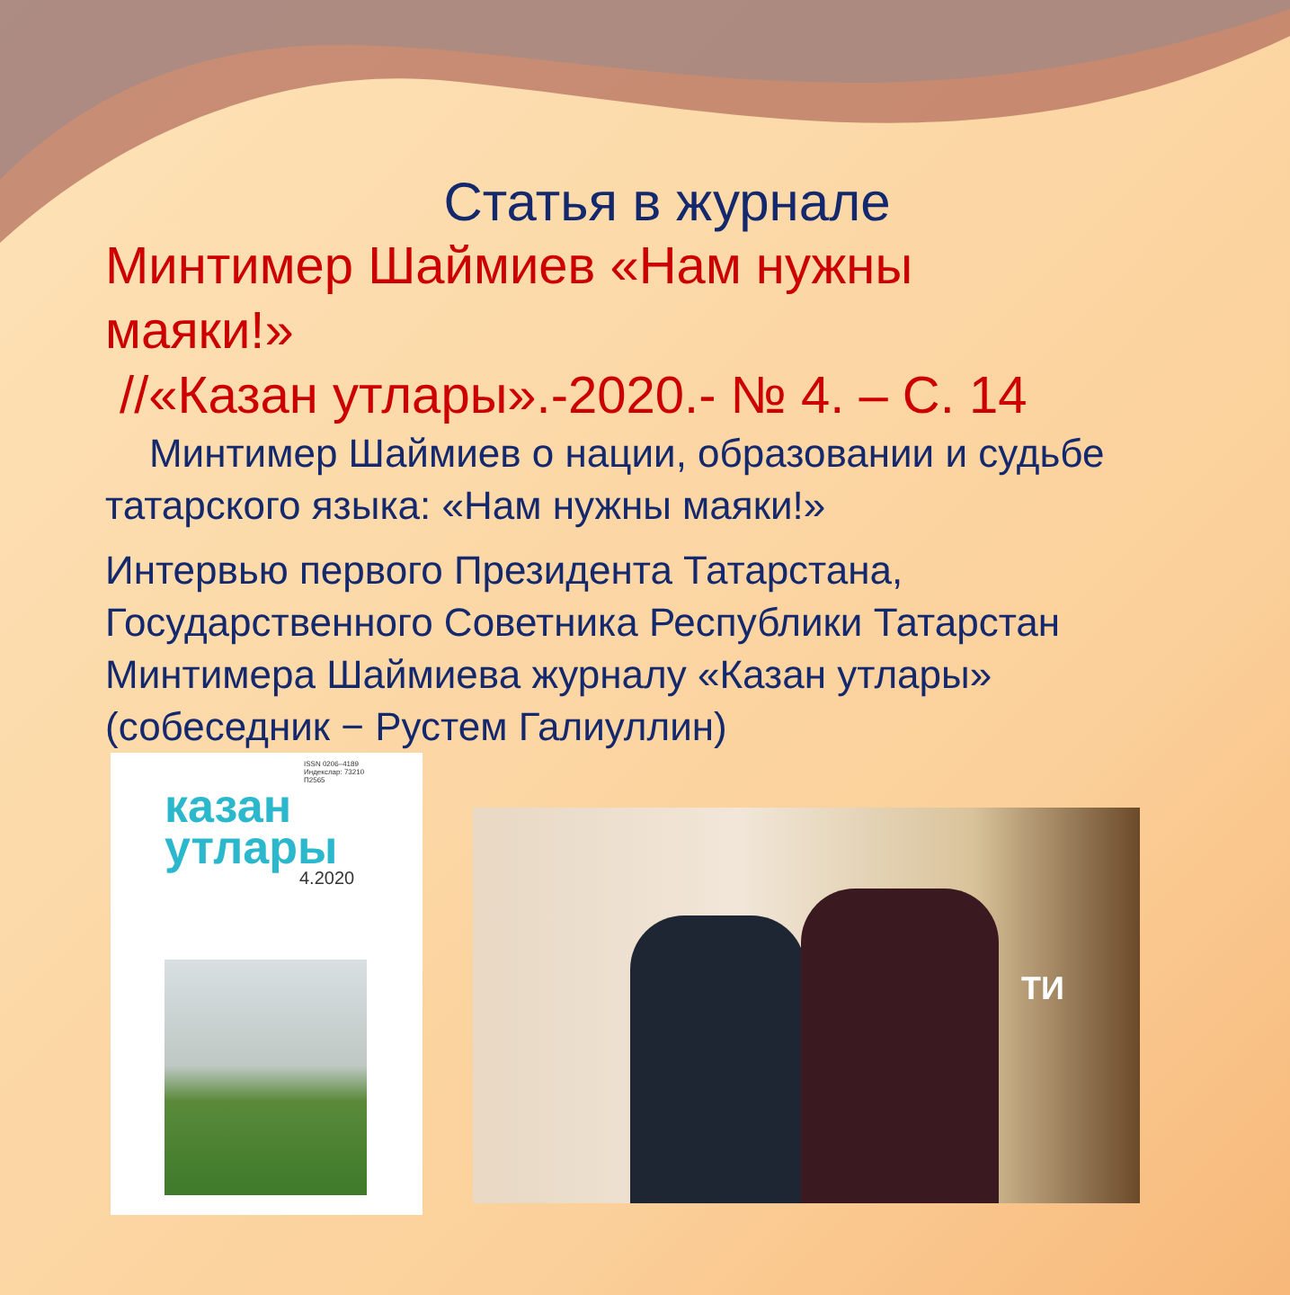Статья в журнале
Минтимер Шаймиев «Нам нужны
маяки!»
//«Казан утлары».-2020.- № 4. – С. 14
Минтимер Шаймиев о нации, образовании и судьбе татарского языка: «Нам нужны маяки!»
Интервью первого Президента Татарстана, Государственного Советника Республики Татарстан Минтимера Шаймиева журналу «Казан утлары» (собеседник − Рустем Галиуллин)
ISSN 0206–4189
Индекслар: 73210
П2565
казан
утлары
4.2020
ТИ